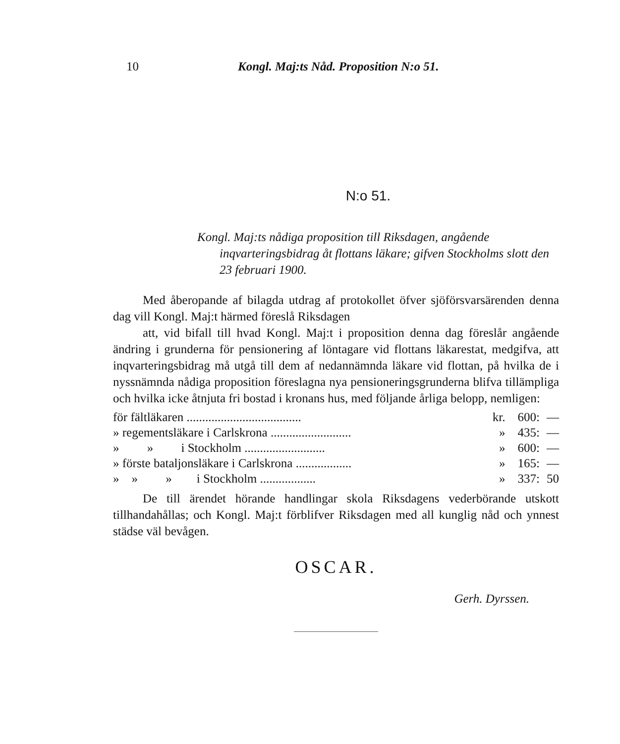10 Kongl. Maj:ts Nåd. Proposition N:o 51.
N:o 51.
Kongl. Maj:ts nådiga proposition till Riksdagen, angående inqvarteringsbidrag åt flottans läkare; gifven Stockholms slott den 23 februari 1900.
Med åberopande af bilagda utdrag af protokollet öfver sjöförsvarsärenden denna dag vill Kongl. Maj:t härmed föreslå Riksdagen
att, vid bifall till hvad Kongl. Maj:t i proposition denna dag föreslår angående ändring i grunderna för pensionering af löntagare vid flottans läkarestat, medgifva, att inqvarteringsbidrag må utgå till dem af nedannämnda läkare vid flottan, på hvilka de i nyssnämnda nådiga proposition föreslagna nya pensioneringsgrunderna blifva tillämpliga och hvilka icke åtnjuta fri bostad i kronans hus, med följande årliga belopp, nemligen:
| för fältläkaren ..................................... | kr. | 600: | — |
| » regementsläkare i Carlskrona .......................... | » | 435: | — |
| » » i Stockholm .......................... | » | 600: | — |
| » förste bataljonsläkare i Carlskrona .................. | » | 165: | — |
| » » » i Stockholm .................. | » | 337: | 50 |
De till ärendet hörande handlingar skola Riksdagens vederbörande utskott tillhandahållas; och Kongl. Maj:t förblifver Riksdagen med all kunglig nåd och ynnest städse väl bevågen.
OSCAR.
Gerh. Dyrssen.